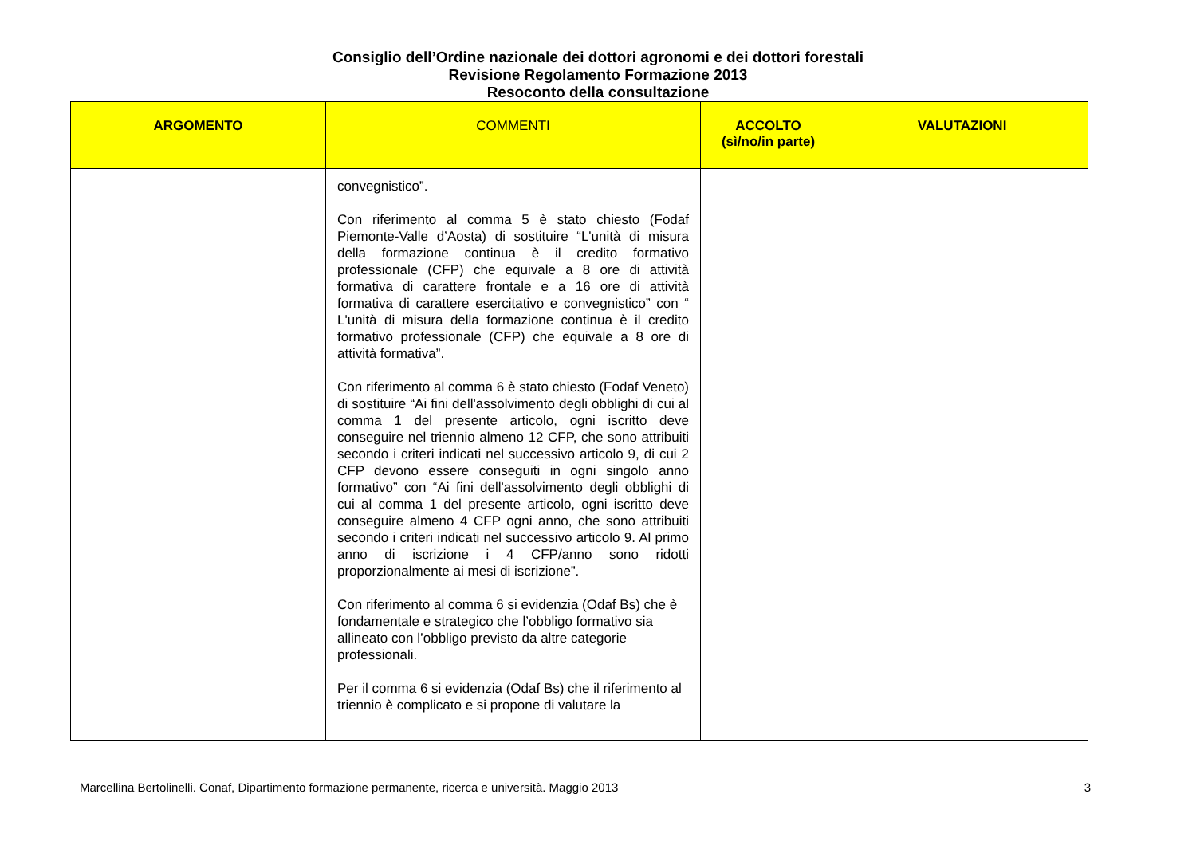Consiglio dell’Ordine nazionale dei dottori agronomi e dei dottori forestali
Revisione Regolamento Formazione 2013
Resoconto della consultazione
| ARGOMENTO | COMMENTI | ACCOLTO (sì/no/in parte) | VALUTAZIONI |
| --- | --- | --- | --- |
| | convegnistico”. Con riferimento al comma 5 è stato chiesto (Fodaf Piemonte-Valle d’Aosta) di sostituire “L'unità di misura della formazione continua è il credito formativo professionale (CFP) che equivale a 8 ore di attività formativa di carattere frontale e a 16 ore di attività formativa di carattere esercitativo e convegnistico” con “ L'unità di misura della formazione continua è il credito formativo professionale (CFP) che equivale a 8 ore di attività formativa”. Con riferimento al comma 6 è stato chiesto (Fodaf Veneto) di sostituire “Ai fini dell'assolvimento degli obblighi di cui al comma 1 del presente articolo, ogni iscritto deve conseguire nel triennio almeno 12 CFP, che sono attribuiti secondo i criteri indicati nel successivo articolo 9, di cui 2 CFP devono essere conseguiti in ogni singolo anno formativo” con “Ai fini dell'assolvimento degli obblighi di cui al comma 1 del presente articolo, ogni iscritto deve conseguire almeno 4 CFP ogni anno, che sono attribuiti secondo i criteri indicati nel successivo articolo 9. Al primo anno di iscrizione i 4 CFP/anno sono ridotti proporzionalmente ai mesi di iscrizione”. Con riferimento al comma 6 si evidenzia (Odaf Bs) che è fondamentale e strategico che l’obbligo formativo sia allineato con l’obbligo previsto da altre categorie professionali. Per il comma 6 si evidenzia (Odaf Bs) che il riferimento al triennio è complicato e si propone di valutare la | | |
Marcellina Bertolinelli. Conaf, Dipartimento formazione permanente, ricerca e università. Maggio 2013 3